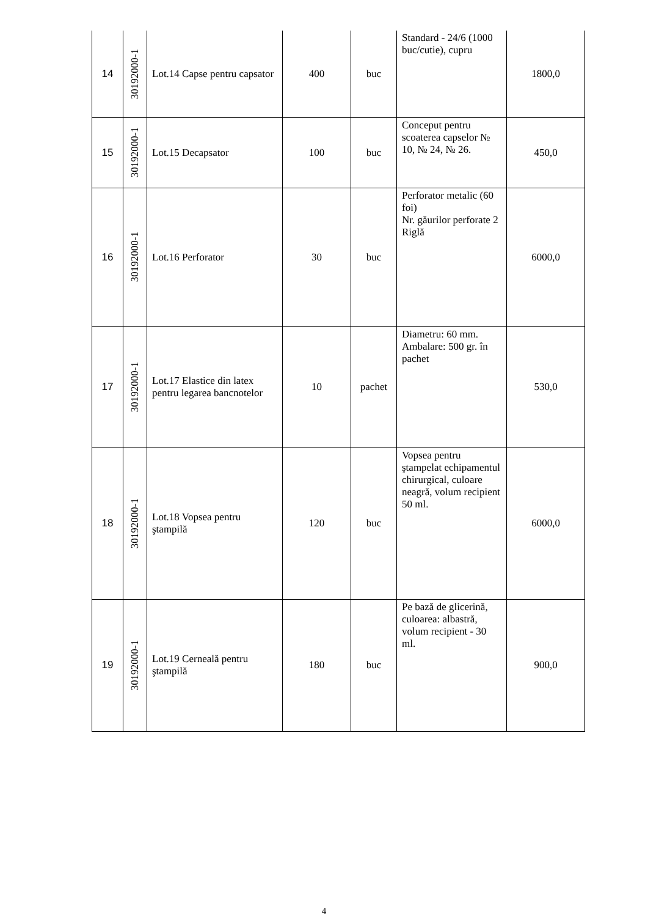| 14 | 30192000-1 | Lot.14 Capse pentru capsator | 400 | buc | Standard - 24/6 (1000 buc/cutie), cupru | 1800,0 |
| 15 | 30192000-1 | Lot.15 Decapsator | 100 | buc | Conceput pentru scoaterea capselor № 10, № 24, № 26. | 450,0 |
| 16 | 30192000-1 | Lot.16 Perforator | 30 | buc | Perforator metalic (60 foi) Nr. găurilor perforate 2 Riglă | 6000,0 |
| 17 | 30192000-1 | Lot.17 Elastice din latex pentru legarea bancnotelor | 10 | pachet | Diametru: 60 mm. Ambalare: 500 gr. în pachet | 530,0 |
| 18 | 30192000-1 | Lot.18 Vopsea pentru ştampilă | 120 | buc | Vopsea pentru ştampelat echipamentul chirurgical, culoare neagră, volum recipient 50 ml. | 6000,0 |
| 19 | 30192000-1 | Lot.19 Cerneală pentru ştampilă | 180 | buc | Pe bază de glicerină, culoarea: albastră, volum recipient - 30 ml. | 900,0 |
4